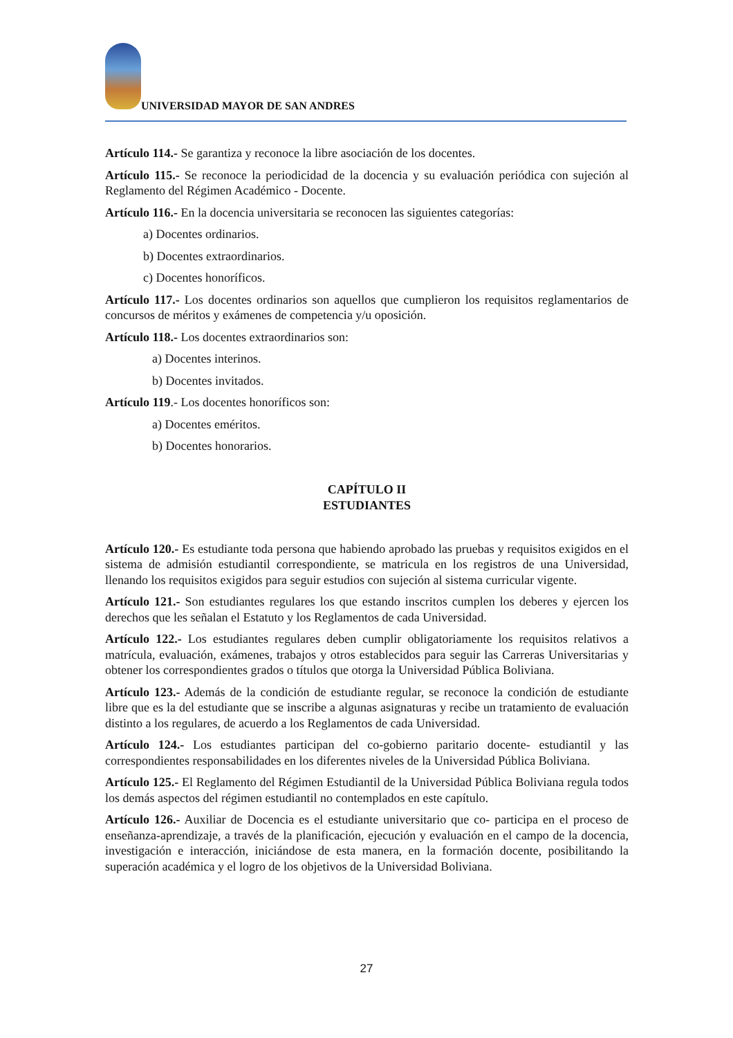UNIVERSIDAD MAYOR DE SAN ANDRES
Artículo 114.- Se garantiza y reconoce la libre asociación de los docentes.
Artículo 115.- Se reconoce la periodicidad de la docencia y su evaluación periódica con sujeción al Reglamento del Régimen Académico - Docente.
Artículo 116.- En la docencia universitaria se reconocen las siguientes categorías:
a) Docentes ordinarios.
b) Docentes extraordinarios.
c) Docentes honoríficos.
Artículo 117.- Los docentes ordinarios son aquellos que cumplieron los requisitos reglamentarios de concursos de méritos y exámenes de competencia y/u oposición.
Artículo 118.- Los docentes extraordinarios son:
a) Docentes interinos.
b) Docentes invitados.
Artículo 119.- Los docentes honoríficos son:
a) Docentes eméritos.
b) Docentes honorarios.
CAPÍTULO II
ESTUDIANTES
Artículo 120.- Es estudiante toda persona que habiendo aprobado las pruebas y requisitos exigidos en el sistema de admisión estudiantil correspondiente, se matricula en los registros de una Universidad, llenando los requisitos exigidos para seguir estudios con sujeción al sistema curricular vigente.
Artículo 121.- Son estudiantes regulares los que estando inscritos cumplen los deberes y ejercen los derechos que les señalan el Estatuto y los Reglamentos de cada Universidad.
Artículo 122.- Los estudiantes regulares deben cumplir obligatoriamente los requisitos relativos a matrícula, evaluación, exámenes, trabajos y otros establecidos para seguir las Carreras Universitarias y obtener los correspondientes grados o títulos que otorga la Universidad Pública Boliviana.
Artículo 123.- Además de la condición de estudiante regular, se reconoce la condición de estudiante libre que es la del estudiante que se inscribe a algunas asignaturas y recibe un tratamiento de evaluación distinto a los regulares, de acuerdo a los Reglamentos de cada Universidad.
Artículo 124.- Los estudiantes participan del co-gobierno paritario docente- estudiantil y las correspondientes responsabilidades en los diferentes niveles de la Universidad Pública Boliviana.
Artículo 125.- El Reglamento del Régimen Estudiantil de la Universidad Pública Boliviana regula todos los demás aspectos del régimen estudiantil no contemplados en este capítulo.
Artículo 126.- Auxiliar de Docencia es el estudiante universitario que co- participa en el proceso de enseñanza-aprendizaje, a través de la planificación, ejecución y evaluación en el campo de la docencia, investigación e interacción, iniciándose de esta manera, en la formación docente, posibilitando la superación académica y el logro de los objetivos de la Universidad Boliviana.
27